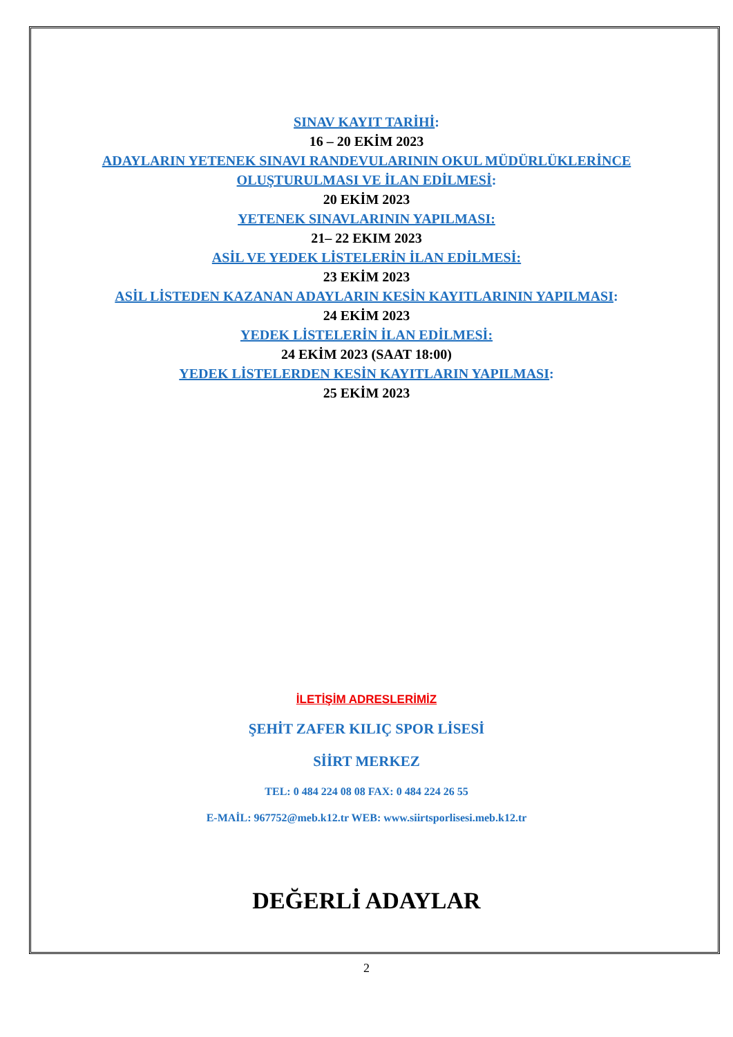SINAV KAYIT TARİHİ:
16 – 20 EKİM 2023
ADAYLARIN YETENEK SINAVI RANDEVULARININ OKUL MÜDÜRLÜKLERİNCE
OLUŞTURULMASI VE İLAN EDİLMESİ:
20 EKİM 2023
YETENEK SINAVLARININ YAPILMASI:
21– 22 EKIM 2023
ASİL VE YEDEK LİSTELERİN İLAN EDİLMESİ:
23 EKİM 2023
ASİL LİSTEDEN KAZANAN ADAYLARIN KESİN KAYITLARININ YAPILMASI:
24 EKİM 2023
YEDEK LİSTELERİN İLAN EDİLMESİ:
24 EKİM 2023 (SAAT 18:00)
YEDEK LİSTELERDEN KESİN KAYITLARIN YAPILMASI:
25 EKİM 2023
İLETİŞİM ADRESLERİMİZ
ŞEHİT ZAFER KILIÇ SPOR LİSESİ
SİİRT MERKEZ
TEL: 0 484 224 08 08 FAX: 0 484 224 26 55
E-MAİL: 967752@meb.k12.tr WEB: www.siirtsporlisesi.meb.k12.tr
DEĞERLİ ADAYLAR
2